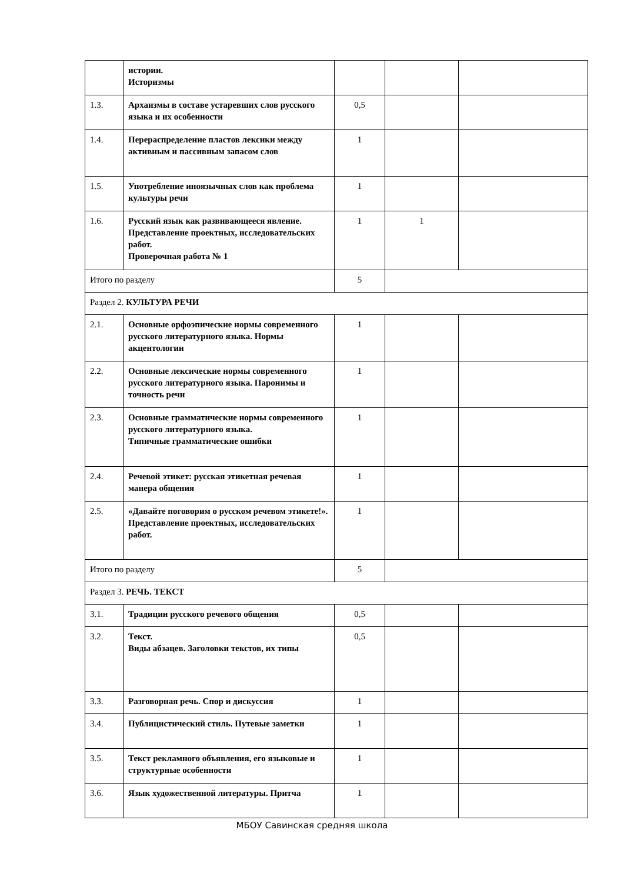| | истории. Историзмы | | | |
| 1.3. | Архаизмы в составе устаревших слов русского языка и их особенности | 0,5 | | |
| 1.4. | Перераспределение пластов лексики между активным и пассивным запасом слов | 1 | | |
| 1.5. | Употребление иноязычных слов как проблема культуры речи | 1 | | |
| 1.6. | Русский язык как развивающееся явление. Представление проектных, исследовательских работ. Проверочная работа № 1 | 1 | 1 | |
| Итого по разделу | | 5 | | |
| Раздел 2. КУЛЬТУРА РЕЧИ | | | | |
| 2.1. | Основные орфоэпические нормы современного русского литературного языка. Нормы акцентологии | 1 | | |
| 2.2. | Основные лексические нормы современного русского литературного языка. Паронимы и точность речи | 1 | | |
| 2.3. | Основные грамматические нормы современного русского литературного языка. Типичные грамматические ошибки | 1 | | |
| 2.4. | Речевой этикет: русская этикетная речевая манера общения | 1 | | |
| 2.5. | «Давайте поговорим о русском речевом этикете!». Представление проектных, исследовательских работ. | 1 | | |
| Итого по разделу | | 5 | | |
| Раздел 3. РЕЧЬ. ТЕКСТ | | | | |
| 3.1. | Традиции русского речевого общения | 0,5 | | |
| 3.2. | Текст. Виды абзацев. Заголовки текстов, их типы | 0,5 | | |
| 3.3. | Разговорная речь. Спор и дискуссия | 1 | | |
| 3.4. | Публицистический стиль. Путевые заметки | 1 | | |
| 3.5. | Текст рекламного объявления, его языковые и структурные особенности | 1 | | |
| 3.6. | Язык художественной литературы. Притча | 1 | | |
МБОУ Савинская средняя школа